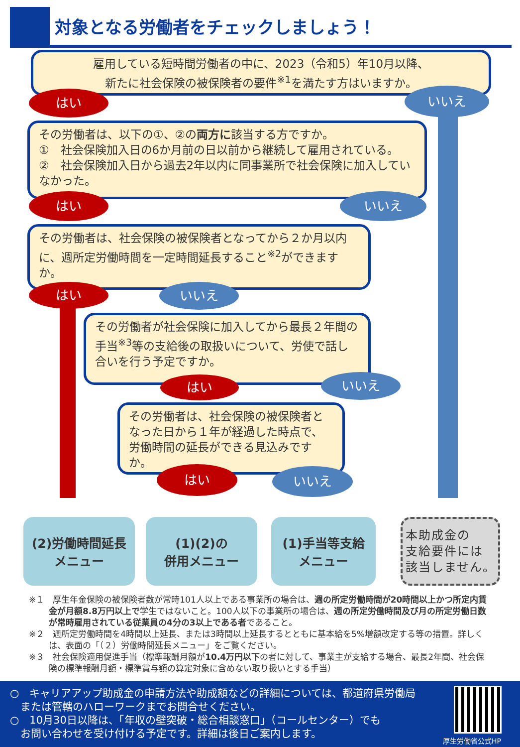対象となる労働者をチェックしましょう！
雇用している短時間労働者の中に、2023（令和5）年10月以降、
新たに社会保険の被保険者の要件<sup>※1</sup>を満たす方はいますか。
はい いいえ
その労働者は、以下の①、②の両方に該当する方ですか。
①　社会保険加入日の6か月前の日以前から継続して雇用されている。
②　社会保険加入日から過去2年以内に同事業所で社会保険に加入していなかった。
はい いいえ
その労働者は、社会保険の被保険者となってから２か月以内に、週所定労働時間を一定時間延長すること<sup>※2</sup>ができますか。
はい いいえ
その労働者が社会保険に加入してから最長２年間の手当<sup>※3</sup>等の支給後の取扱いについて、労使で話し合いを行う予定ですか。
はい いいえ
その労働者は、社会保険の被保険者となった日から１年が経過した時点で、労働時間の延長ができる見込みですか。
はい いいえ
(2)労働時間延長
メニュー
(1)(2)の
併用メニュー
(1)手当等支給
メニュー
本助成金の
支給要件には
該当しません。
※１　厚生年金保険の被保険者数が常時101人以上である事業所の場合は、週の所定労働時間が20時間以上かつ所定内賃金が月額8.8万円以上で学生ではないこと。100人以下の事業所の場合は、週の所定労働時間及び月の所定労働日数が常時雇用されている従業員の4分の3以上である者であること。
※２　週所定労働時間を4時間以上延長、または3時間以上延長するとともに基本給を5%増額改定する等の措置。詳しくは、表面の「（２）労働時間延長メニュー」をご覧ください。
※３　社会保険適用促進手当（標準報酬月額が10.4万円以下の者に対して、事業主が支給する場合、最長2年間、社会保険の標準報酬月額・標準賞与額の算定対象に含めない取り扱いとする手当）
○　キャリアアップ助成金の申請方法や助成額などの詳細については、都道府県労働局
　または管轄のハローワークまでお問合せください。
○　10月30日以降は、「年収の壁突破・総合相談窓口」（コールセンター）でも
　お問い合わせを受け付ける予定です。詳細は後日ご案内します。
厚生労働省公式HP